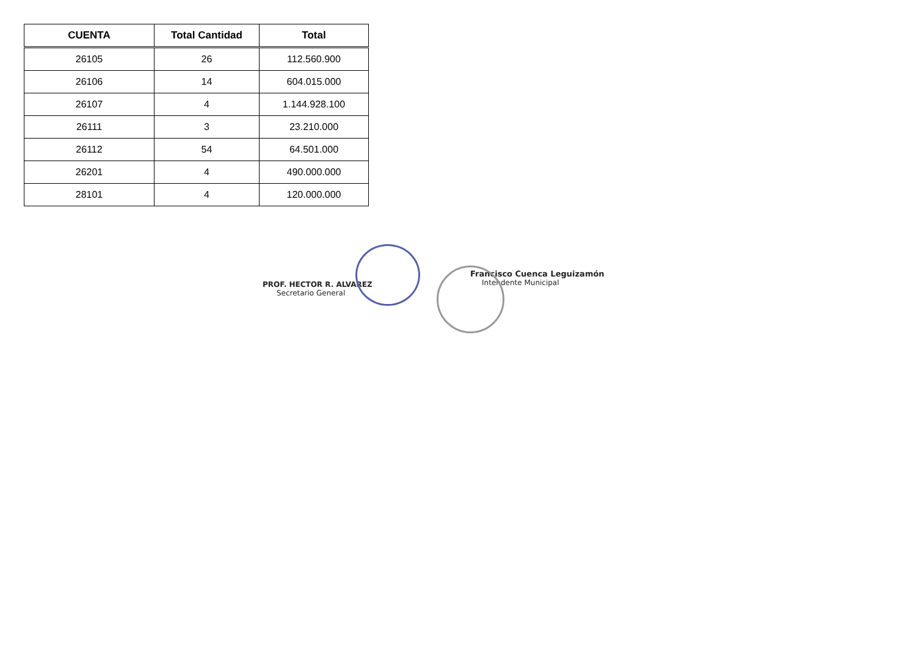| CUENTA | Total Cantidad | Total |
| --- | --- | --- |
| 26105 | 26 | 112.560.900 |
| 26106 | 14 | 604.015.000 |
| 26107 | 4 | 1.144.928.100 |
| 26111 | 3 | 23.210.000 |
| 26112 | 54 | 64.501.000 |
| 26201 | 4 | 490.000.000 |
| 28101 | 4 | 120.000.000 |
PROF. HECTOR R. ALVAREZ
Secretario General
Francisco Cuenca Leguizamón
Intendente Municipal